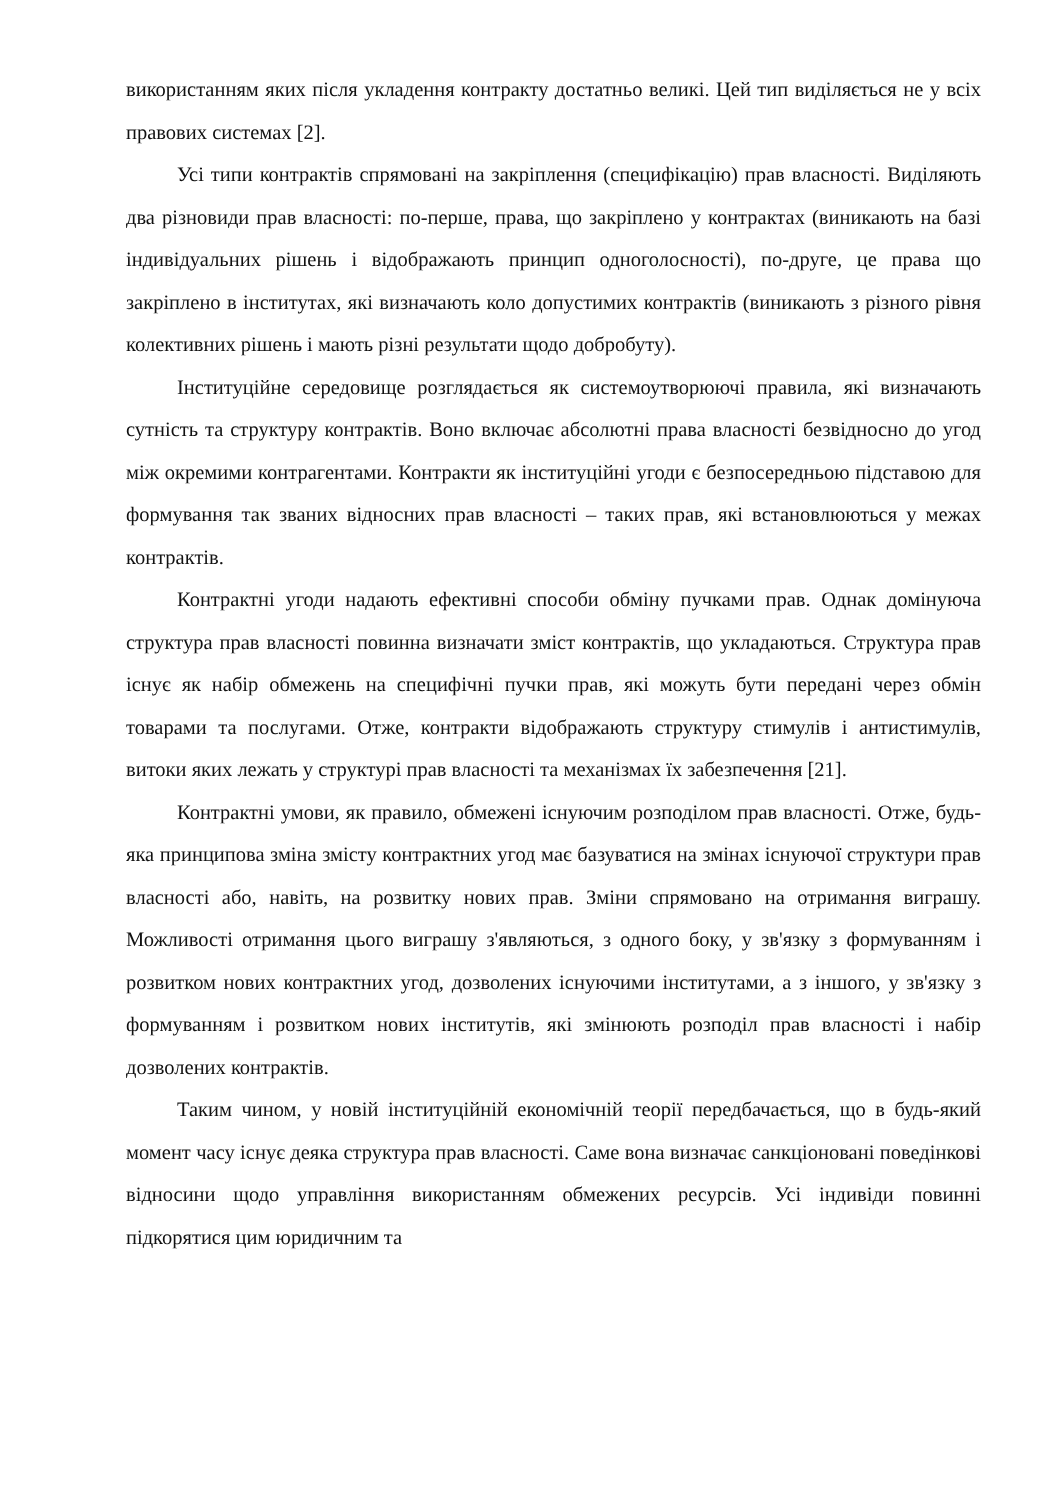використанням яких після укладення контракту достатньо великі. Цей тип виділяється не у всіх правових системах [2].
Усі типи контрактів спрямовані на закріплення (специфікацію) прав власності. Виділяють два різновиди прав власності: по-перше, права, що закріплено у контрактах (виникають на базі індивідуальних рішень і відображають принцип одноголосності), по-друге, це права що закріплено в інститутах, які визначають коло допустимих контрактів (виникають з різного рівня колективних рішень і мають різні результати щодо добробуту).
Інституційне середовище розглядається як системоутворюючі правила, які визначають сутність та структуру контрактів. Воно включає абсолютні права власності безвідносно до угод між окремими контрагентами. Контракти як інституційні угоди є безпосередньою підставою для формування так званих відносних прав власності – таких прав, які встановлюються у межах контрактів.
Контрактні угоди надають ефективні способи обміну пучками прав. Однак домінуюча структура прав власності повинна визначати зміст контрактів, що укладаються. Структура прав існує як набір обмежень на специфічні пучки прав, які можуть бути передані через обмін товарами та послугами. Отже, контракти відображають структуру стимулів і антистимулів, витоки яких лежать у структурі прав власності та механізмах їх забезпечення [21].
Контрактні умови, як правило, обмежені існуючим розподілом прав власності. Отже, будь-яка принципова зміна змісту контрактних угод має базуватися на змінах існуючої структури прав власності або, навіть, на розвитку нових прав. Зміни спрямовано на отримання виграшу. Можливості отримання цього виграшу з'являються, з одного боку, у зв'язку з формуванням і розвитком нових контрактних угод, дозволених існуючими інститутами, а з іншого, у зв'язку з формуванням і розвитком нових інститутів, які змінюють розподіл прав власності і набір дозволених контрактів.
Таким чином, у новій інституційній економічній теорії передбачається, що в будь-який момент часу існує деяка структура прав власності. Саме вона визначає санкціоновані поведінкові відносини щодо управління використанням обмежених ресурсів. Усі індивіди повинні підкорятися цим юридичним та